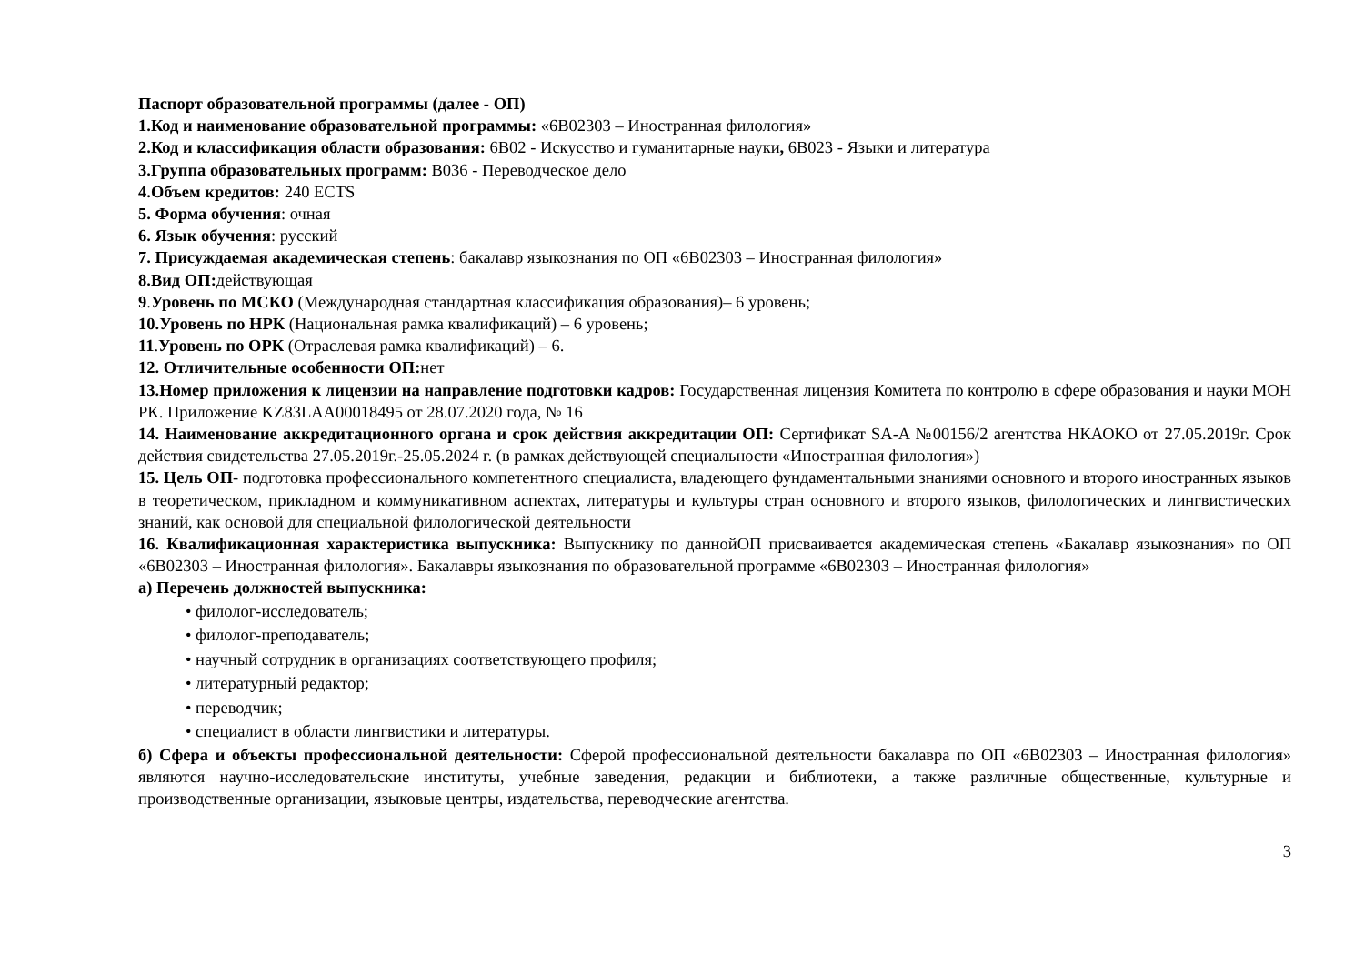Паспорт образовательной программы (далее - ОП)
1.Код и наименование образовательной программы: «6В02303 – Иностранная филология»
2.Код и классификация области образования: 6В02 - Искусство и гуманитарные науки, 6В023 - Языки и литература
3.Группа образовательных программ: В036 - Переводческое дело
4.Объем кредитов: 240 ECTS
5. Форма обучения: очная
6. Язык обучения: русский
7. Присуждаемая академическая степень: бакалавр языкознания по ОП «6В02303 – Иностранная филология»
8.Вид ОП: действующая
9.Уровень по МСКО (Международная стандартная классификация образования)– 6 уровень;
10.Уровень по НРК (Национальная рамка квалификаций) – 6 уровень;
11.Уровень по ОРК (Отраслевая рамка квалификаций) – 6.
12. Отличительные особенности ОП: нет
13.Номер приложения к лицензии на направление подготовки кадров: Государственная лицензия Комитета по контролю в сфере образования и науки МОН РК. Приложение KZ83LAA00018495 от 28.07.2020 года, № 16
14. Наименование аккредитационного органа и срок действия аккредитации ОП: Сертификат SA-A №00156/2 агентства НКАОКО от 27.05.2019г. Срок действия свидетельства 27.05.2019г.-25.05.2024 г. (в рамках действующей специальности «Иностранная филология»)
15. Цель ОП- подготовка профессионального компетентного специалиста, владеющего фундаментальными знаниями основного и второго иностранных языков в теоретическом, прикладном и коммуникативном аспектах, литературы и культуры стран основного и второго языков, филологических и лингвистических знаний, как основой для специальной филологической деятельности
16. Квалификационная характеристика выпускника: Выпускнику по даннойОП присваивается академическая степень «Бакалавр языкознания» по ОП «6В02303 – Иностранная филология». Бакалавры языкознания по образовательной программе «6В02303 – Иностранная филология»
а) Перечень должностей выпускника:
• филолог-исследователь;
• филолог-преподаватель;
• научный сотрудник в организациях соответствующего профиля;
• литературный редактор;
• переводчик;
• специалист в области лингвистики и литературы.
б) Сфера и объекты профессиональной деятельности: Сферой профессиональной деятельности бакалавра по ОП «6В02303 – Иностранная филология» являются научно-исследовательские институты, учебные заведения, редакции и библиотеки, а также различные общественные, культурные и производственные организации, языковые центры, издательства, переводческие агентства.
3